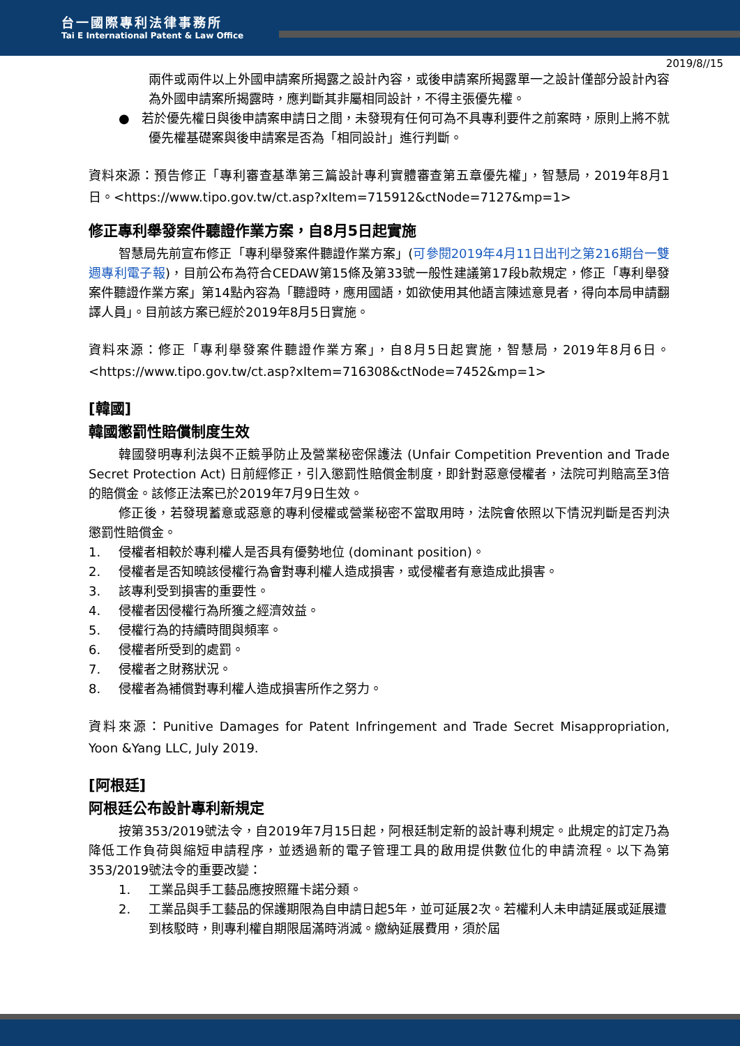台一國際專利法律事務所
Tai E International Patent & Law Office
2019/8//15
兩件或兩件以上外國申請案所揭露之設計內容，或後申請案所揭露單一之設計僅部分設計內容為外國申請案所揭露時，應判斷其非屬相同設計，不得主張優先權。
● 若於優先權日與後申請案申請日之間，未發現有任何可為不具專利要件之前案時，原則上將不就優先權基礎案與後申請案是否為「相同設計」進行判斷。
資料來源：預告修正「專利審查基準第三篇設計專利實體審查第五章優先權」，智慧局，2019年8月1日。<https://www.tipo.gov.tw/ct.asp?xItem=715912&ctNode=7127&mp=1>
修正專利舉發案件聽證作業方案，自8月5日起實施
智慧局先前宣布修正「專利舉發案件聽證作業方案」(可參閱2019年4月11日出刊之第216期台一雙週專利電子報)，目前公布為符合CEDAW第15條及第33號一般性建議第17段b款規定，修正「專利舉發案件聽證作業方案」第14點內容為「聽證時，應用國語，如欲使用其他語言陳述意見者，得向本局申請翻譯人員」。目前該方案已經於2019年8月5日實施。
資料來源：修正「專利舉發案件聽證作業方案」，自8月5日起實施，智慧局，2019年8月6日。<https://www.tipo.gov.tw/ct.asp?xItem=716308&ctNode=7452&mp=1>
[韓國]
韓國懲罰性賠償制度生效
韓國發明專利法與不正競爭防止及營業秘密保護法 (Unfair Competition Prevention and Trade Secret Protection Act) 日前經修正，引入懲罰性賠償金制度，即針對惡意侵權者，法院可判賠高至3倍的賠償金。該修正法案已於2019年7月9日生效。
修正後，若發現蓄意或惡意的專利侵權或營業秘密不當取用時，法院會依照以下情況判斷是否判決懲罰性賠償金。
1. 侵權者相較於專利權人是否具有優勢地位 (dominant position)。
2. 侵權者是否知曉該侵權行為會對專利權人造成損害，或侵權者有意造成此損害。
3. 該專利受到損害的重要性。
4. 侵權者因侵權行為所獲之經濟效益。
5. 侵權行為的持續時間與頻率。
6. 侵權者所受到的處罰。
7. 侵權者之財務狀況。
8. 侵權者為補償對專利權人造成損害所作之努力。
資料來源：Punitive Damages for Patent Infringement and Trade Secret Misappropriation, Yoon &Yang LLC, July 2019.
[阿根廷]
阿根廷公布設計專利新規定
按第353/2019號法令，自2019年7月15日起，阿根廷制定新的設計專利規定。此規定的訂定乃為降低工作負荷與縮短申請程序，並透過新的電子管理工具的啟用提供數位化的申請流程。以下為第353/2019號法令的重要改變：
1. 工業品與手工藝品應按照羅卡諾分類。
2. 工業品與手工藝品的保護期限為自申請日起5年，並可延展2次。若權利人未申請延展或延展遭到核駁時，則專利權自期限屆滿時消滅。繳納延展費用，須於屆